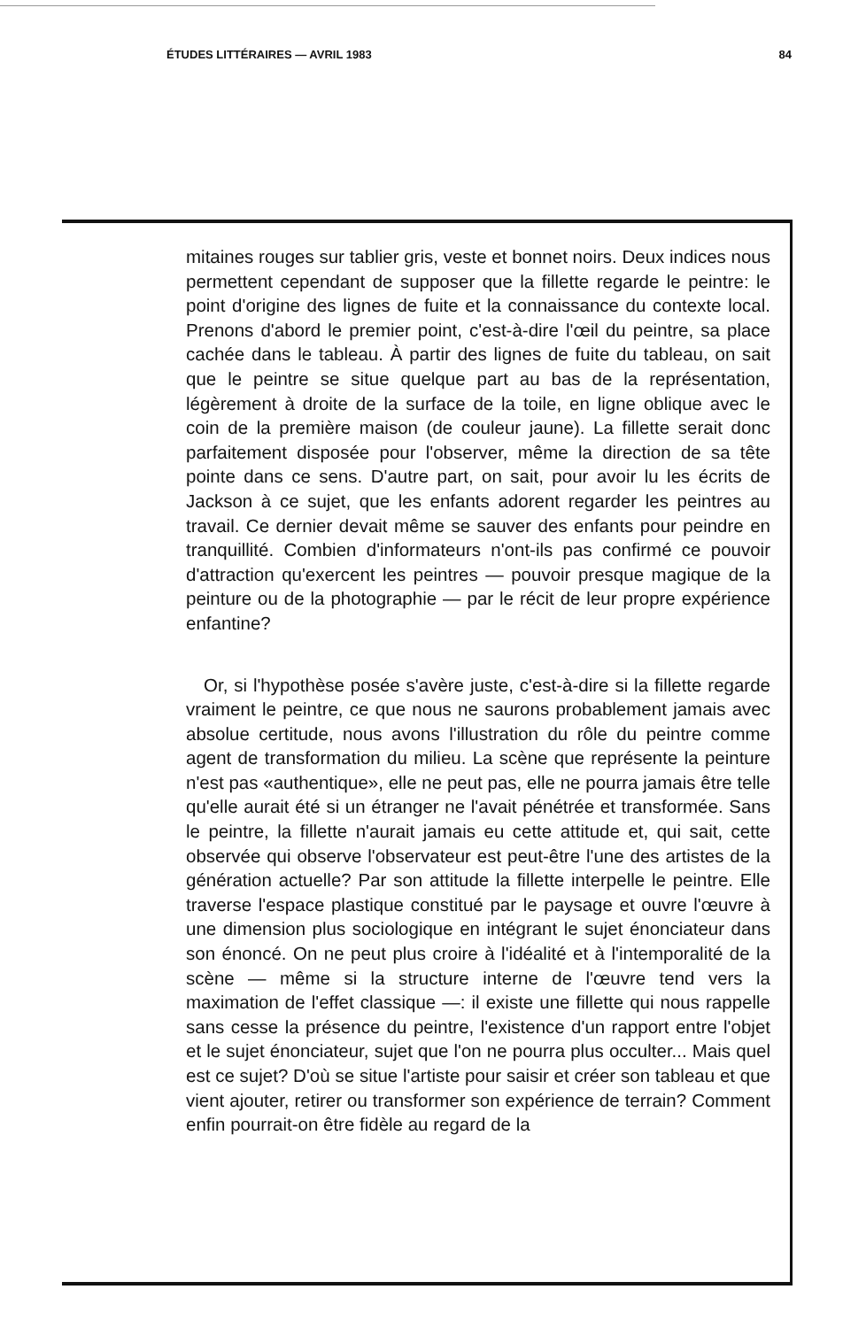ÉTUDES LITTÉRAIRES — AVRIL 1983 84
mitaines rouges sur tablier gris, veste et bonnet noirs. Deux indices nous permettent cependant de supposer que la fillette regarde le peintre: le point d'origine des lignes de fuite et la connaissance du contexte local. Prenons d'abord le premier point, c'est-à-dire l'œil du peintre, sa place cachée dans le tableau. À partir des lignes de fuite du tableau, on sait que le peintre se situe quelque part au bas de la représentation, légèrement à droite de la surface de la toile, en ligne oblique avec le coin de la première maison (de couleur jaune). La fillette serait donc parfaitement disposée pour l'observer, même la direction de sa tête pointe dans ce sens. D'autre part, on sait, pour avoir lu les écrits de Jackson à ce sujet, que les enfants adorent regarder les peintres au travail. Ce dernier devait même se sauver des enfants pour peindre en tranquillité. Combien d'informateurs n'ont-ils pas confirmé ce pouvoir d'attraction qu'exercent les peintres — pouvoir presque magique de la peinture ou de la photographie — par le récit de leur propre expérience enfantine?
Or, si l'hypothèse posée s'avère juste, c'est-à-dire si la fillette regarde vraiment le peintre, ce que nous ne saurons probablement jamais avec absolue certitude, nous avons l'illustration du rôle du peintre comme agent de transformation du milieu. La scène que représente la peinture n'est pas «authentique», elle ne peut pas, elle ne pourra jamais être telle qu'elle aurait été si un étranger ne l'avait pénétrée et transformée. Sans le peintre, la fillette n'aurait jamais eu cette attitude et, qui sait, cette observée qui observe l'observateur est peut-être l'une des artistes de la génération actuelle? Par son attitude la fillette interpelle le peintre. Elle traverse l'espace plastique constitué par le paysage et ouvre l'œuvre à une dimension plus sociologique en intégrant le sujet énonciateur dans son énoncé. On ne peut plus croire à l'idéalité et à l'intemporalité de la scène — même si la structure interne de l'œuvre tend vers la maximation de l'effet classique —: il existe une fillette qui nous rappelle sans cesse la présence du peintre, l'existence d'un rapport entre l'objet et le sujet énonciateur, sujet que l'on ne pourra plus occulter... Mais quel est ce sujet? D'où se situe l'artiste pour saisir et créer son tableau et que vient ajouter, retirer ou transformer son expérience de terrain? Comment enfin pourrait-on être fidèle au regard de la